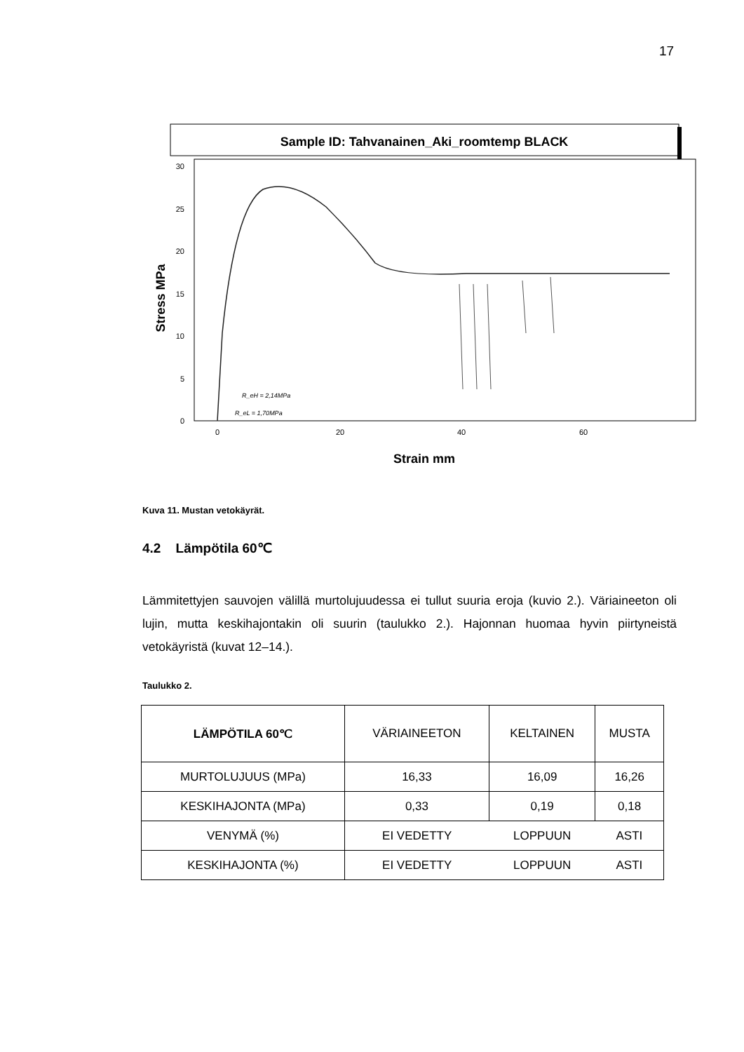17
Sample ID: Tahvanainen_Aki_roomtemp BLACK
0
5
10
15
20
25
30
0
20
40
60
Strain mm
Stress MPa
R_eH = 2,14MPa
R_eL = 1,70MPa
Kuva 11. Mustan vetokäyrät.
4.2 Lämpötila 60℃
Lämmitettyjen sauvojen välillä murtolujuudessa ei tullut suuria eroja (kuvio 2.). Väriaineeton oli lujin, mutta keskihajontakin oli suurin (taulukko 2.). Hajonnan huomaa hyvin piirtyneistä vetokäyristä (kuvat 12–14.).
Taulukko 2.
| LÄMPÖTILA 60℃ | VÄRIAINEETON | KELTAINEN | MUSTA |
| --- | --- | --- | --- |
| MURTOLUJUUS (MPa) | 16,33 | 16,09 | 16,26 |
| KESKIHAJONTA (MPa) | 0,33 | 0,19 | 0,18 |
| VENYMÄ (%) | EI VEDETTY | LOPPUUN | ASTI |
| KESKIHAJONTA (%) | EI VEDETTY | LOPPUUN | ASTI |